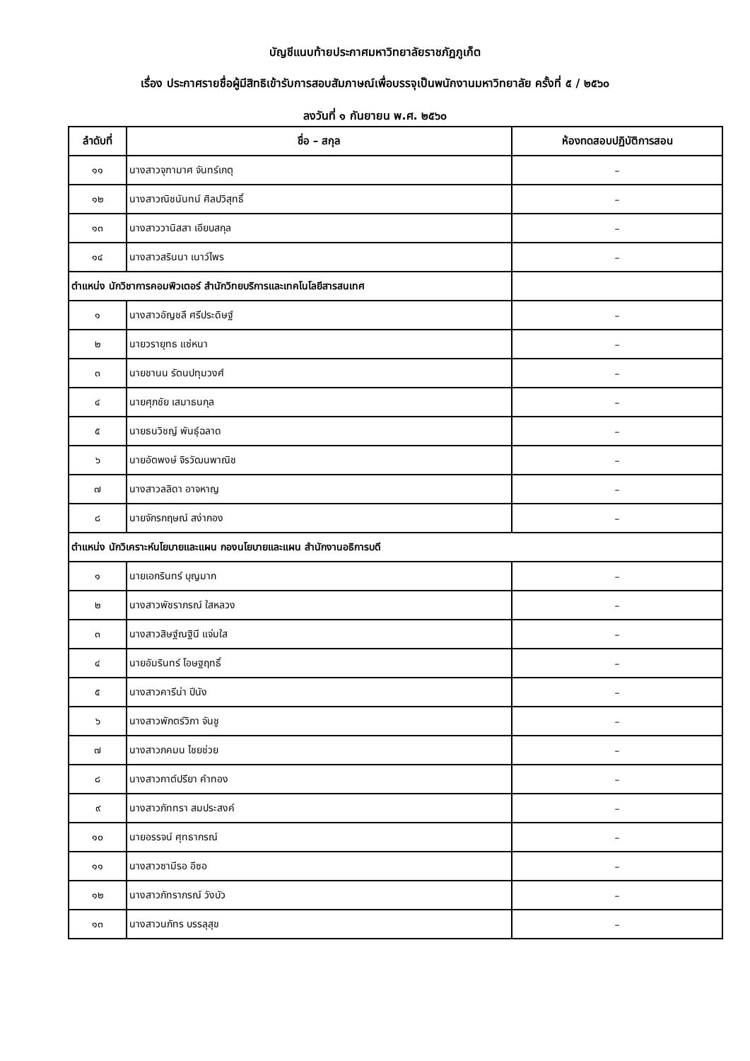บัญชีแนบท้ายประกาศมหาวิทยาลัยราชภัฏภูเก็ต
เรื่อง ประกาศรายชื่อผู้มีสิทธิเข้ารับการสอบสัมภาษณ์เพื่อบรรจุเป็นพนักงานมหาวิทยาลัย ครั้งที่ ๕ / ๒๕๖๐
ลงวันที่ ๑ กันยายน พ.ศ. ๒๕๖๐
| ลำดับที่ | ชื่อ – สกุล | ห้องทดสอบปฏิบัติการสอน |
| --- | --- | --- |
| ๑๑ | นางสาวจุฑามาศ จันทร์เกตุ | – |
| ๑๒ | นางสาวณิชนันทน์ ศิลปวิสุทธิ์ | – |
| ๑๓ | นางสาววานิสสา เอียบสกุล | – |
| ๑๔ | นางสาวสรินนา เนาว์ไพร | – |
| ตำแหน่ง นักวิชาการคอมพิวเตอร์ สำนักวิทยบริการและเทคโนโลยีสารสนเทศ | | |
| ๑ | นางสาวอัญชลี ศรีประดิษฐ์ | – |
| ๒ | นายวรายุทธ แซ่หนา | – |
| ๓ | นายชานน รัตนปทุมวงศ์ | – |
| ๔ | นายศุภชัย เสมาธนกุล | – |
| ๕ | นายธนวิชญ์ พันธุ์ฉลาด | – |
| ๖ | นายอัตพงษ์ จิรวัฒนพาณิช | – |
| ๗ | นางสาวลลิดา อาจหาญ | – |
| ๘ | นายจักรกฤษณ์ สง่ากอง | – |
| ตำแหน่ง นักวิเคราะห์นโยบายและแผน กองนโยบายและแผน สำนักงานอธิการบดี | | |
| ๑ | นายเอกรินทร์ บุญมาก | – |
| ๒ | นางสาวพัชราภรณ์ ใสหลวง | – |
| ๓ | นางสาวสิษฐ์ณฐินี แจ่มใส | – |
| ๔ | นายอัมรินทร์ โอษฐฤทธิ์ | – |
| ๕ | นางสาวคารีน่า ปีนัง | – |
| ๖ | นางสาวพักตร์วิภา จันชู | – |
| ๗ | นางสาวภคมน ไชยช่วย | – |
| ๘ | นางสาวกาต์ปรียา คำทอง | – |
| ๙ | นางสาวภัททรา สมประสงค์ | – |
| ๑๐ | นายอรรจน์ ศุทธากรณ์ | – |
| ๑๑ | นางสาวซามีรอ อีซอ | – |
| ๑๒ | นางสาวภัทราภรณ์ วังบัว | – |
| ๑๓ | นางสาวนภัทร บรรลุสุข | – |